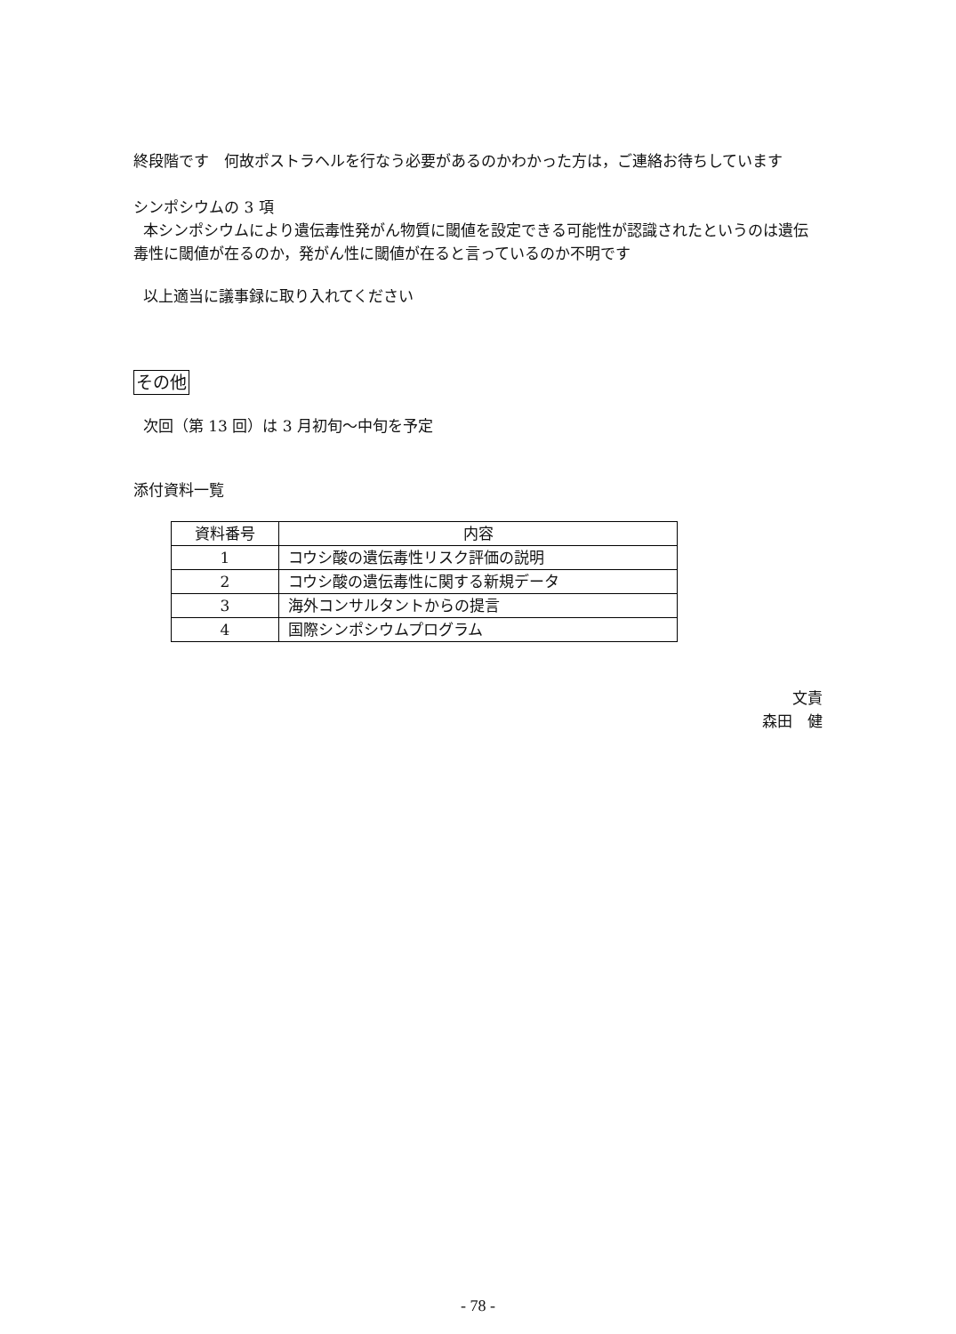終段階です　何故ポストラヘルを行なう必要があるのかわかった方は，ご連絡お待ちしています
シンポシウムの 3 項
本シンポシウムにより遺伝毒性発がん物質に閾値を設定できる可能性が認識されたというのは遺伝毒性に閾値が在るのか，発がん性に閾値が在ると言っているのか不明です
以上適当に議事録に取り入れてください
その他
次回（第 13 回）は 3 月初旬～中旬を予定
添付資料一覧
| 資料番号 | 内容 |
| --- | --- |
| 1 | コウシ酸の遺伝毒性リスク評価の説明 |
| 2 | コウシ酸の遺伝毒性に関する新規データ |
| 3 | 海外コンサルタントからの提言 |
| 4 | 国際シンポシウムプログラム |
文責
森田　健
- 78 -